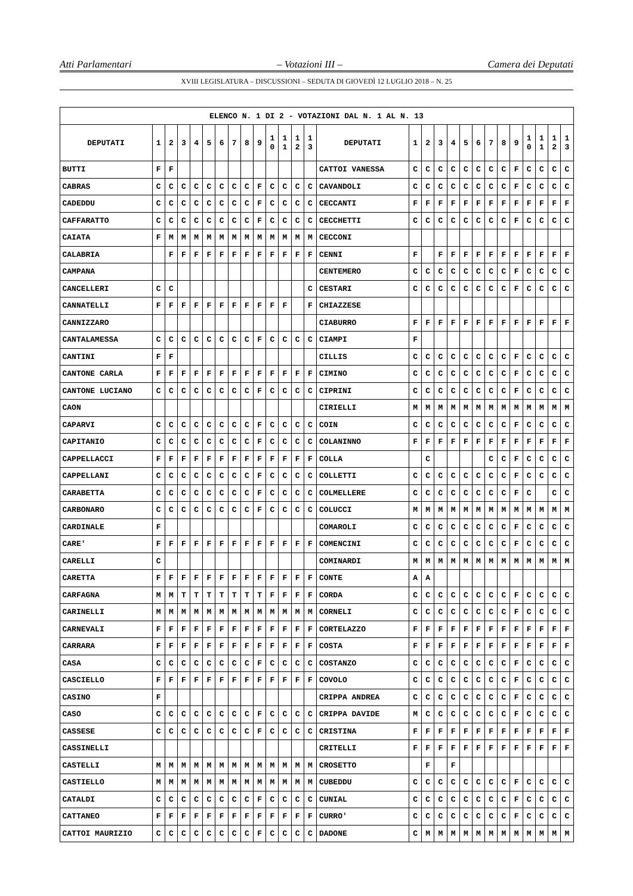Atti Parlamentari – Votazioni III – Camera dei Deputati
XVIII LEGISLATURA – DISCUSSIONI – SEDUTA DI GIOVEDÌ 12 LUGLIO 2018 – N. 25
| ELENCO N. 1 DI 2 - VOTAZIONI DAL N. 1 AL N. 13 | | | | | | | | | | | | | | | | | | | | | | | | | | | |
| --- | --- | --- | --- | --- | --- | --- | --- | --- | --- | --- | --- | --- | --- | --- | --- | --- | --- | --- | --- | --- | --- | --- | --- | --- | --- | --- | --- |
| DEPUTATI | 1 | 2 | 3 | 4 | 5 | 6 | 7 | 8 | 9 | 1 0 | 1 1 | 1 2 | 1 3 | DEPUTATI | 1 | 2 | 3 | 4 | 5 | 6 | 7 | 8 | 9 | 1 0 | 1 1 | 1 2 | 1 3 |
| BUTTI | F | F | | | | | | | | | | | | CATTOI VANESSA | C | C | C | C | C | C | C | C | F | C | C | C | C |
| CABRAS | C | C | C | C | C | C | C | C | F | C | C | C | C | CAVANDOLI | C | C | C | C | C | C | C | C | F | C | C | C | C |
| CADEDDU | C | C | C | C | C | C | C | C | F | C | C | C | C | CECCANTI | F | F | F | F | F | F | F | F | F | F | F | F | F |
| CAFFARATTO | C | C | C | C | C | C | C | C | F | C | C | C | C | CECCHETTI | C | C | C | C | C | C | C | C | F | C | C | C | C |
| CAIATA | F | M | M | M | M | M | M | M | M | M | M | M | M | CECCONI | | | | | | | | | | | | | |
| CALABRIA | | F | F | F | F | F | F | F | F | F | F | F | F | CENNI | F | | F | F | F | F | F | F | F | F | F | F | F |
| CAMPANA | | | | | | | | | | | | | | CENTEMERO | C | C | C | C | C | C | C | C | F | C | C | C | C |
| CANCELLERI | C | C | | | | | | | | | | | C | CESTARI | C | C | C | C | C | C | C | C | F | C | C | C | C |
| CANNATELLI | F | F | F | F | F | F | F | F | F | F | F | | F | CHIAZZESE | | | | | | | | | | | | | |
| CANNIZZARO | | | | | | | | | | | | | | CIABURRO | F | F | F | F | F | F | F | F | F | F | F | F | F |
| CANTALAMESSA | C | C | C | C | C | C | C | C | F | C | C | C | C | CIAMPI | F | | | | | | | | | | | | |
| CANTINI | F | F | | | | | | | | | | | | CILLIS | C | C | C | C | C | C | C | C | F | C | C | C | C |
| CANTONE CARLA | F | F | F | F | F | F | F | F | F | F | F | F | F | CIMINO | C | C | C | C | C | C | C | C | F | C | C | C | C |
| CANTONE LUCIANO | C | C | C | C | C | C | C | C | F | C | C | C | C | CIPRINI | C | C | C | C | C | C | C | C | F | C | C | C | C |
| CAON | | | | | | | | | | | | | | CIRIELLI | M | M | M | M | M | M | M | M | M | M | M | M | M |
| CAPARVI | C | C | C | C | C | C | C | C | F | C | C | C | C | COIN | C | C | C | C | C | C | C | C | F | C | C | C | C |
| CAPITANIO | C | C | C | C | C | C | C | C | F | C | C | C | C | COLANINNO | F | F | F | F | F | F | F | F | F | F | F | F | F |
| CAPPELLACCI | F | F | F | F | F | F | F | F | F | F | F | F | F | COLLA | | C | | | | | C | C | F | C | C | C | C |
| CAPPELLANI | C | C | C | C | C | C | C | C | F | C | C | C | C | COLLETTI | C | C | C | C | C | C | C | C | F | C | C | C | C |
| CARABETTA | C | C | C | C | C | C | C | C | F | C | C | C | C | COLMELLERE | C | C | C | C | C | C | C | C | F | C | | C | C |
| CARBONARO | C | C | C | C | C | C | C | C | F | C | C | C | C | COLUCCI | M | M | M | M | M | M | M | M | M | M | M | M | M |
| CARDINALE | F | | | | | | | | | | | | | COMAROLI | C | C | C | C | C | C | C | C | F | C | C | C | C |
| CARE' | F | F | F | F | F | F | F | F | F | F | F | F | F | COMENCINI | C | C | C | C | C | C | C | C | F | C | C | C | C |
| CARELLI | C | | | | | | | | | | | | | COMINARDI | M | M | M | M | M | M | M | M | M | M | M | M | M |
| CARETTA | F | F | F | F | F | F | F | F | F | F | F | F | F | CONTE | A | A | | | | | | | | | | | |
| CARFAGNA | M | M | T | T | T | T | T | T | T | F | F | F | F | CORDA | C | C | C | C | C | C | C | C | F | C | C | C | C |
| CARINELLI | M | M | M | M | M | M | M | M | M | M | M | M | M | CORNELI | C | C | C | C | C | C | C | C | F | C | C | C | C |
| CARNEVALI | F | F | F | F | F | F | F | F | F | F | F | F | F | CORTELAZZO | F | F | F | F | F | F | F | F | F | F | F | F | F |
| CARRARA | F | F | F | F | F | F | F | F | F | F | F | F | F | COSTA | F | F | F | F | F | F | F | F | F | F | F | F | F |
| CASA | C | C | C | C | C | C | C | C | F | C | C | C | C | COSTANZO | C | C | C | C | C | C | C | C | F | C | C | C | C |
| CASCIELLO | F | F | F | F | F | F | F | F | F | F | F | F | F | COVOLO | C | C | C | C | C | C | C | C | F | C | C | C | C |
| CASINO | F | | | | | | | | | | | | | CRIPPA ANDREA | C | C | C | C | C | C | C | C | F | C | C | C | C |
| CASO | C | C | C | C | C | C | C | C | F | C | C | C | C | CRIPPA DAVIDE | M | C | C | C | C | C | C | C | F | C | C | C | C |
| CASSESE | C | C | C | C | C | C | C | C | F | C | C | C | C | CRISTINA | F | F | F | F | F | F | F | F | F | F | F | F | F |
| CASSINELLI | | | | | | | | | | | | | | CRITELLI | F | F | F | F | F | F | F | F | F | F | F | F | F |
| CASTELLI | M | M | M | M | M | M | M | M | M | M | M | M | M | CROSETTO | | F | | F | | | | | | | | | |
| CASTIELLO | M | M | M | M | M | M | M | M | M | M | M | M | M | CUBEDDU | C | C | C | C | C | C | C | C | F | C | C | C | C |
| CATALDI | C | C | C | C | C | C | C | C | F | C | C | C | C | CUNIAL | C | C | C | C | C | C | C | C | F | C | C | C | C |
| CATTANEO | F | F | F | F | F | F | F | F | F | F | F | F | F | CURRO' | C | C | C | C | C | C | C | C | F | C | C | C | C |
| CATTOI MAURIZIO | C | C | C | C | C | C | C | C | F | C | C | C | C | DADONE | C | M | M | M | M | M | M | M | M | M | M | M | M |